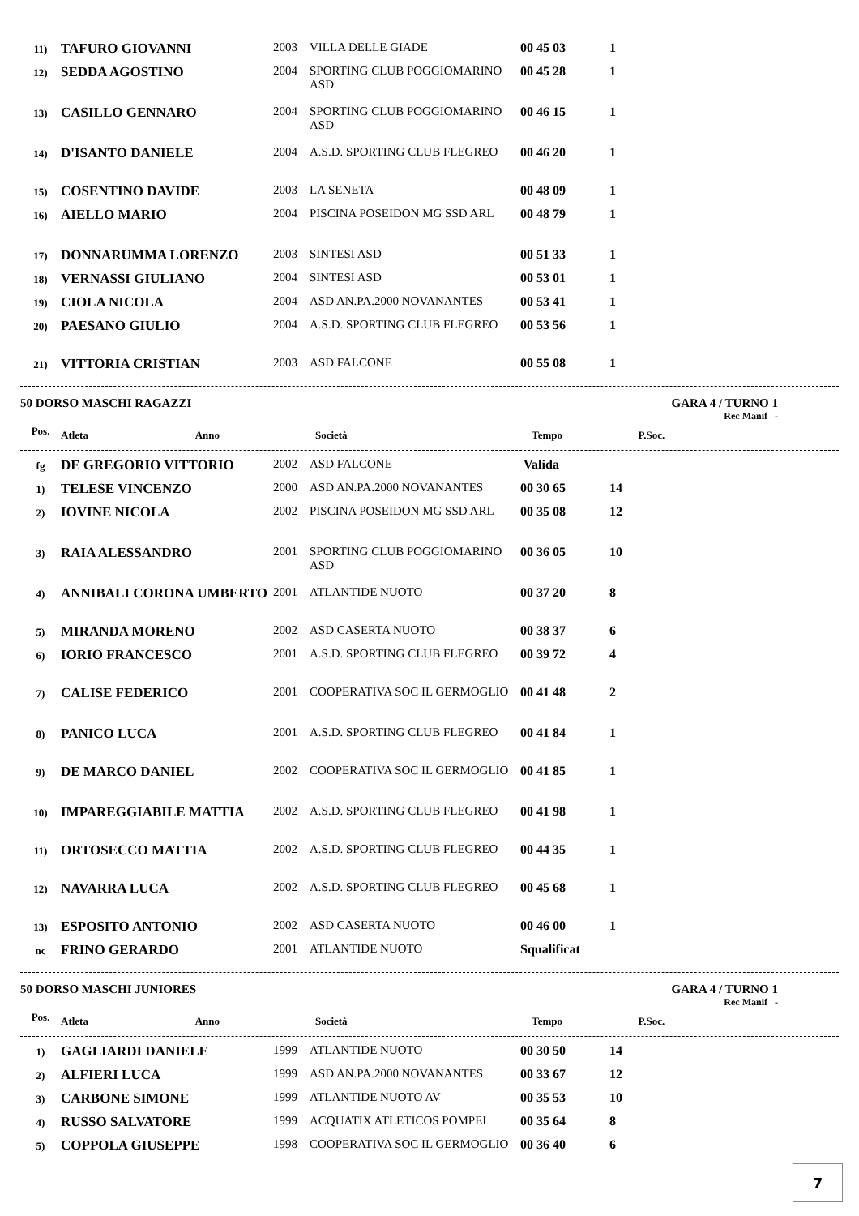| 11) | TAFURO GIOVANNI | 2003 | VILLA DELLE GIADE | 00 45 03 | 1 |
| 12) | SEDDA AGOSTINO | 2004 | SPORTING CLUB POGGIOMARINO ASD | 00 45 28 | 1 |
| 13) | CASILLO GENNARO | 2004 | SPORTING CLUB POGGIOMARINO ASD | 00 46 15 | 1 |
| 14) | D'ISANTO DANIELE | 2004 | A.S.D. SPORTING CLUB FLEGREO | 00 46 20 | 1 |
| 15) | COSENTINO DAVIDE | 2003 | LA SENETA | 00 48 09 | 1 |
| 16) | AIELLO MARIO | 2004 | PISCINA POSEIDON MG SSD ARL | 00 48 79 | 1 |
| 17) | DONNARUMMA LORENZO | 2003 | SINTESI ASD | 00 51 33 | 1 |
| 18) | VERNASSI GIULIANO | 2004 | SINTESI ASD | 00 53 01 | 1 |
| 19) | CIOLA NICOLA | 2004 | ASD AN.PA.2000 NOVANANTES | 00 53 41 | 1 |
| 20) | PAESANO GIULIO | 2004 | A.S.D. SPORTING CLUB FLEGREO | 00 53 56 | 1 |
| 21) | VITTORIA CRISTIAN | 2003 | ASD FALCONE | 00 55 08 | 1 |
50 DORSO MASCHI RAGAZZI GARA 4 / TURNO 1
Rec Manif -
| Pos. | Atleta | Anno | Società | Tempo | P.Soc. |
| --- | --- | --- | --- | --- | --- |
| fg | DE GREGORIO VITTORIO | 2002 | ASD FALCONE | Valida | |
| 1) | TELESE VINCENZO | 2000 | ASD AN.PA.2000 NOVANANTES | 00 30 65 | 14 |
| 2) | IOVINE NICOLA | 2002 | PISCINA POSEIDON MG SSD ARL | 00 35 08 | 12 |
| 3) | RAIA ALESSANDRO | 2001 | SPORTING CLUB POGGIOMARINO ASD | 00 36 05 | 10 |
| 4) | ANNIBALI CORONA UMBERTO | 2001 | ATLANTIDE NUOTO | 00 37 20 | 8 |
| 5) | MIRANDA MORENO | 2002 | ASD CASERTA NUOTO | 00 38 37 | 6 |
| 6) | IORIO FRANCESCO | 2001 | A.S.D. SPORTING CLUB FLEGREO | 00 39 72 | 4 |
| 7) | CALISE FEDERICO | 2001 | COOPERATIVA SOC IL GERMOGLIO | 00 41 48 | 2 |
| 8) | PANICO LUCA | 2001 | A.S.D. SPORTING CLUB FLEGREO | 00 41 84 | 1 |
| 9) | DE MARCO DANIEL | 2002 | COOPERATIVA SOC IL GERMOGLIO | 00 41 85 | 1 |
| 10) | IMPAREGGIABILE MATTIA | 2002 | A.S.D. SPORTING CLUB FLEGREO | 00 41 98 | 1 |
| 11) | ORTOSECCO MATTIA | 2002 | A.S.D. SPORTING CLUB FLEGREO | 00 44 35 | 1 |
| 12) | NAVARRA LUCA | 2002 | A.S.D. SPORTING CLUB FLEGREO | 00 45 68 | 1 |
| 13) | ESPOSITO ANTONIO | 2002 | ASD CASERTA NUOTO | 00 46 00 | 1 |
| nc | FRINO GERARDO | 2001 | ATLANTIDE NUOTO | Squalificat | |
50 DORSO MASCHI JUNIORES GARA 4 / TURNO 1
Rec Manif -
| Pos. | Atleta | Anno | Società | Tempo | P.Soc. |
| --- | --- | --- | --- | --- | --- |
| 1) | GAGLIARDI DANIELE | 1999 | ATLANTIDE NUOTO | 00 30 50 | 14 |
| 2) | ALFIERI LUCA | 1999 | ASD AN.PA.2000 NOVANANTES | 00 33 67 | 12 |
| 3) | CARBONE SIMONE | 1999 | ATLANTIDE NUOTO AV | 00 35 53 | 10 |
| 4) | RUSSO SALVATORE | 1999 | ACQUATIX ATLETICOS POMPEI | 00 35 64 | 8 |
| 5) | COPPOLA GIUSEPPE | 1998 | COOPERATIVA SOC IL GERMOGLIO | 00 36 40 | 6 |
7